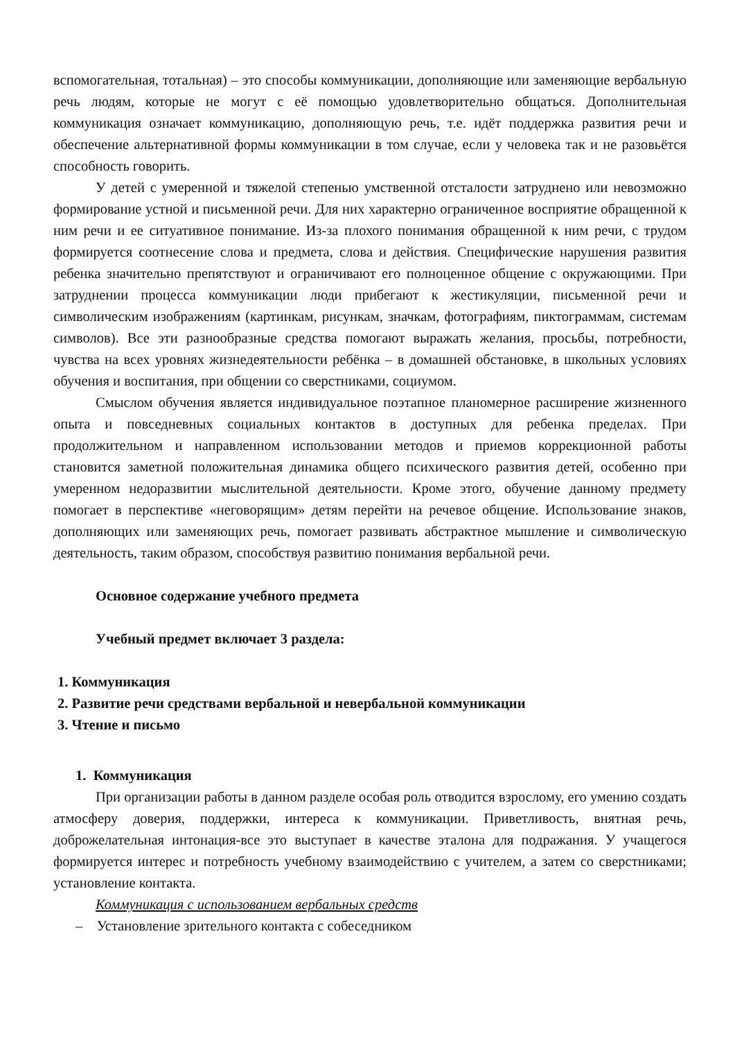вспомогательная, тотальная) – это способы коммуникации, дополняющие или заменяющие вербальную речь людям, которые не могут с её помощью удовлетворительно общаться. Дополнительная коммуникация означает коммуникацию, дополняющую речь, т.е. идёт поддержка развития речи и обеспечение альтернативной формы коммуникации в том случае, если у человека так и не разовьётся способность говорить.
У детей с умеренной и тяжелой степенью умственной отсталости затруднено или невозможно формирование устной и письменной речи. Для них характерно ограниченное восприятие обращенной к ним речи и ее ситуативное понимание. Из-за плохого понимания обращенной к ним речи, с трудом формируется соотнесение слова и предмета, слова и действия. Специфические нарушения развития ребенка значительно препятствуют и ограничивают его полноценное общение с окружающими. При затруднении процесса коммуникации люди прибегают к жестикуляции, письменной речи и символическим изображениям (картинкам, рисункам, значкам, фотографиям, пиктограммам, системам символов). Все эти разнообразные средства помогают выражать желания, просьбы, потребности, чувства на всех уровнях жизнедеятельности ребёнка – в домашней обстановке, в школьных условиях обучения и воспитания, при общении со сверстниками, социумом.
Смыслом обучения является индивидуальное поэтапное планомерное расширение жизненного опыта и повседневных социальных контактов в доступных для ребенка пределах. При продолжительном и направленном использовании методов и приемов коррекционной работы становится заметной положительная динамика общего психического развития детей, особенно при умеренном недоразвитии мыслительной деятельности. Кроме этого, обучение данному предмету помогает в перспективе «неговорящим» детям перейти на речевое общение. Использование знаков, дополняющих или заменяющих речь, помогает развивать абстрактное мышление и символическую деятельность, таким образом, способствуя развитию понимания вербальной речи.
Основное содержание учебного предмета
Учебный предмет включает 3 раздела:
1. Коммуникация
2. Развитие речи средствами вербальной и невербальной коммуникации
3. Чтение и письмо
1. Коммуникация
При организации работы в данном разделе особая роль отводится взрослому, его умению создать атмосферу доверия, поддержки, интереса к коммуникации. Приветливость, внятная речь, доброжелательная интонация-все это выступает в качестве эталона для подражания. У учащегося формируется интерес и потребность учебному взаимодействию с учителем, а затем со сверстниками; установление контакта.
Коммуникация с использованием вербальных средств
– Установление зрительного контакта с собеседником